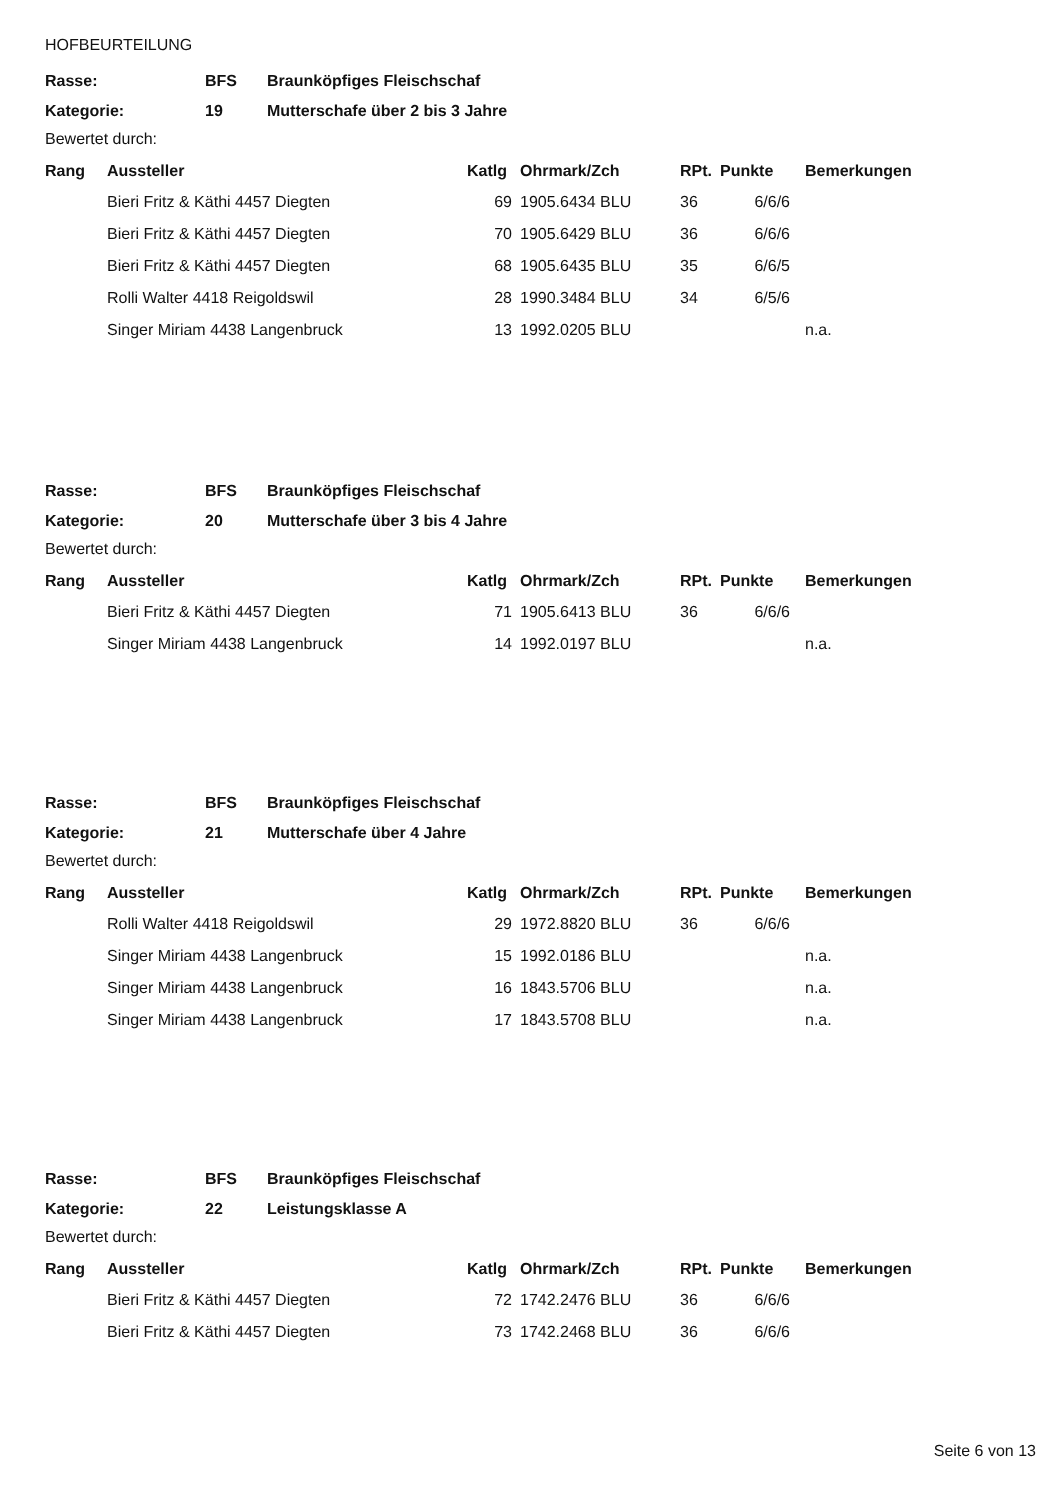HOFBEURTEILUNG
| Rasse: | BFS | Braunköpfiges Fleischschaf |
| Kategorie: | 19 | Mutterschafe über 2 bis 3 Jahre |
Bewertet durch:
| Rang | Aussteller | Katlg | Ohrmark/Zch | RPt. | Punkte | Bemerkungen |
| --- | --- | --- | --- | --- | --- | --- |
| | Bieri Fritz & Käthi 4457 Diegten | 69 | 1905.6434 BLU | 36 | 6/6/6 | |
| | Bieri Fritz & Käthi 4457 Diegten | 70 | 1905.6429 BLU | 36 | 6/6/6 | |
| | Bieri Fritz & Käthi 4457 Diegten | 68 | 1905.6435 BLU | 35 | 6/6/5 | |
| | Rolli Walter 4418 Reigoldswil | 28 | 1990.3484 BLU | 34 | 6/5/6 | |
| | Singer Miriam 4438 Langenbruck | 13 | 1992.0205 BLU | | | n.a. |
| Rasse: | BFS | Braunköpfiges Fleischschaf |
| Kategorie: | 20 | Mutterschafe über 3 bis 4 Jahre |
Bewertet durch:
| Rang | Aussteller | Katlg | Ohrmark/Zch | RPt. | Punkte | Bemerkungen |
| --- | --- | --- | --- | --- | --- | --- |
| | Bieri Fritz & Käthi 4457 Diegten | 71 | 1905.6413 BLU | 36 | 6/6/6 | |
| | Singer Miriam 4438 Langenbruck | 14 | 1992.0197 BLU | | | n.a. |
| Rasse: | BFS | Braunköpfiges Fleischschaf |
| Kategorie: | 21 | Mutterschafe über 4 Jahre |
Bewertet durch:
| Rang | Aussteller | Katlg | Ohrmark/Zch | RPt. | Punkte | Bemerkungen |
| --- | --- | --- | --- | --- | --- | --- |
| | Rolli Walter 4418 Reigoldswil | 29 | 1972.8820 BLU | 36 | 6/6/6 | |
| | Singer Miriam 4438 Langenbruck | 15 | 1992.0186 BLU | | | n.a. |
| | Singer Miriam 4438 Langenbruck | 16 | 1843.5706 BLU | | | n.a. |
| | Singer Miriam 4438 Langenbruck | 17 | 1843.5708 BLU | | | n.a. |
| Rasse: | BFS | Braunköpfiges Fleischschaf |
| Kategorie: | 22 | Leistungsklasse A |
Bewertet durch:
| Rang | Aussteller | Katlg | Ohrmark/Zch | RPt. | Punkte | Bemerkungen |
| --- | --- | --- | --- | --- | --- | --- |
| | Bieri Fritz & Käthi 4457 Diegten | 72 | 1742.2476 BLU | 36 | 6/6/6 | |
| | Bieri Fritz & Käthi 4457 Diegten | 73 | 1742.2468 BLU | 36 | 6/6/6 | |
Seite 6 von 13